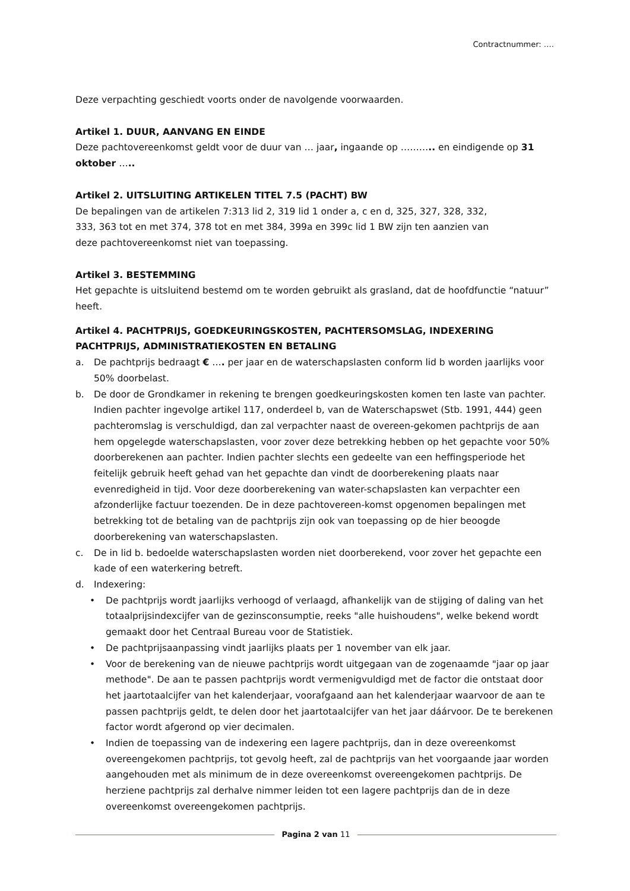Contractnummer: ….
Deze verpachting geschiedt voorts onder de navolgende voorwaarden.
Artikel 1. DUUR, AANVANG EN EINDE
Deze pachtovereenkomst geldt voor de duur van … jaar, ingaande op ……….. en eindigende op 31 oktober …..
Artikel 2. UITSLUITING ARTIKELEN TITEL 7.5 (PACHT) BW
De bepalingen van de artikelen 7:313 lid 2, 319 lid 1 onder a, c en d, 325, 327, 328, 332,
333, 363 tot en met 374, 378 tot en met 384, 399a en 399c lid 1 BW zijn ten aanzien van
deze pachtovereenkomst niet van toepassing.
Artikel 3. BESTEMMING
Het gepachte is uitsluitend bestemd om te worden gebruikt als grasland, dat de hoofdfunctie “natuur” heeft.
Artikel 4. PACHTPRIJS, GOEDKEURINGSKOSTEN, PACHTERSOMSLAG, INDEXERING PACHTPRIJS, ADMINISTRATIEKOSTEN EN BETALING
a. De pachtprijs bedraagt € …. per jaar en de waterschapslasten conform lid b worden jaarlijks voor 50% doorbelast.
b. De door de Grondkamer in rekening te brengen goedkeuringskosten komen ten laste van pachter. Indien pachter ingevolge artikel 117, onderdeel b, van de Waterschapswet (Stb. 1991, 444) geen pachteromslag is verschuldigd, dan zal verpachter naast de overeen-gekomen pachtprijs de aan hem opgelegde waterschapslasten, voor zover deze betrekking hebben op het gepachte voor 50% doorberekenen aan pachter. Indien pachter slechts een gedeelte van een heffingsperiode het feitelijk gebruik heeft gehad van het gepachte dan vindt de doorberekening plaats naar evenredigheid in tijd. Voor deze doorberekening van water-schapslasten kan verpachter een afzonderlijke factuur toezenden. De in deze pachtovereen-komst opgenomen bepalingen met betrekking tot de betaling van de pachtprijs zijn ook van toepassing op de hier beoogde doorberekening van waterschapslasten.
c. De in lid b. bedoelde waterschapslasten worden niet doorberekend, voor zover het gepachte een kade of een waterkering betreft.
d. Indexering:
• De pachtprijs wordt jaarlijks verhoogd of verlaagd, afhankelijk van de stijging of daling van het totaalprijsindexcijfer van de gezinsconsumptie, reeks "alle huishoudens", welke bekend wordt gemaakt door het Centraal Bureau voor de Statistiek.
• De pachtprijsaanpassing vindt jaarlijks plaats per 1 november van elk jaar.
• Voor de berekening van de nieuwe pachtprijs wordt uitgegaan van de zogenaamde "jaar op jaar methode". De aan te passen pachtprijs wordt vermenigvuldigd met de factor die ontstaat door het jaartotaalcijfer van het kalenderjaar, voorafgaand aan het kalenderjaar waarvoor de aan te passen pachtprijs geldt, te delen door het jaartotaalcijfer van het jaar dáárvoor. De te berekenen factor wordt afgerond op vier decimalen.
• Indien de toepassing van de indexering een lagere pachtprijs, dan in deze overeenkomst overeengekomen pachtprijs, tot gevolg heeft, zal de pachtprijs van het voorgaande jaar worden aangehouden met als minimum de in deze overeenkomst overeengekomen pachtprijs. De herziene pachtprijs zal derhalve nimmer leiden tot een lagere pachtprijs dan de in deze overeenkomst overeengekomen pachtprijs.
Pagina 2 van 11